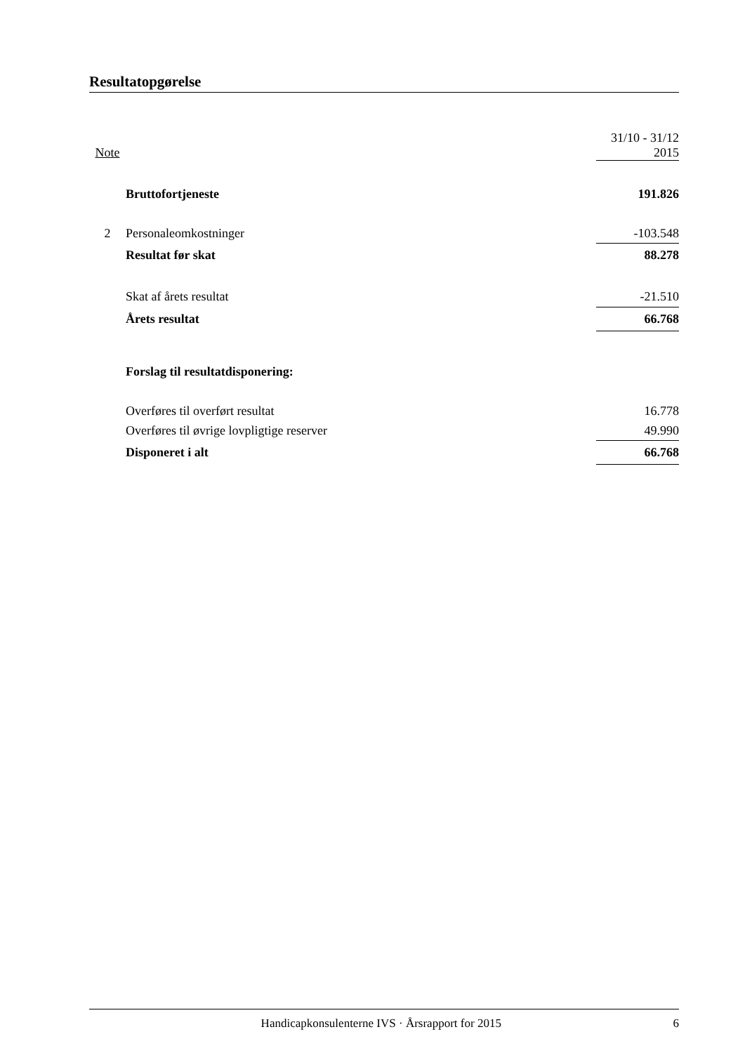Resultatopgørelse
| Note | | 31/10 - 31/12 2015 |
| | Bruttofortjeneste | 191.826 |
| 2 | Personaleomkostninger | -103.548 |
| | Resultat før skat | 88.278 |
| | Skat af årets resultat | -21.510 |
| | Årets resultat | 66.768 |
| | Forslag til resultatdisponering: | |
| | Overføres til overført resultat | 16.778 |
| | Overføres til øvrige lovpligtige reserver | 49.990 |
| | Disponeret i alt | 66.768 |
Handicapkonsulenterne IVS · Årsrapport for 2015 6